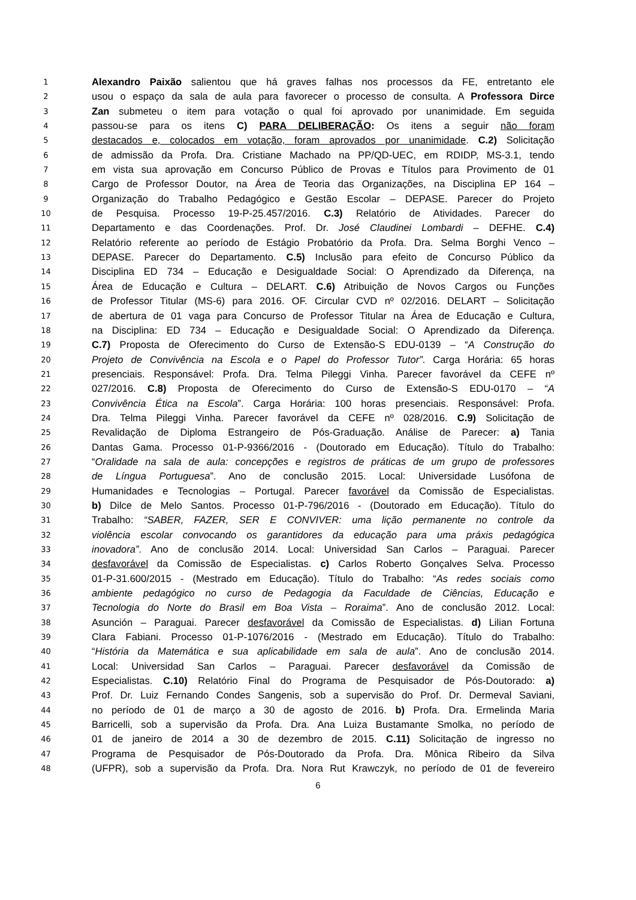1 Alexandro Paixão salientou que há graves falhas nos processos da FE, entretanto ele
2 usou o espaço da sala de aula para favorecer o processo de consulta. A Professora Dirce
3 Zan submeteu o item para votação o qual foi aprovado por unanimidade. Em seguida
4 passou-se para os itens C) PARA DELIBERAÇÃO: Os itens a seguir não foram
5 destacados e, colocados em votação, foram aprovados por unanimidade. C.2) Solicitação
6 de admissão da Profa. Dra. Cristiane Machado na PP/QD-UEC, em RDIDP, MS-3.1, tendo
7 em vista sua aprovação em Concurso Público de Provas e Títulos para Provimento de 01
8 Cargo de Professor Doutor, na Área de Teoria das Organizações, na Disciplina EP 164 –
9 Organização do Trabalho Pedagógico e Gestão Escolar – DEPASE. Parecer do Projeto
10 de Pesquisa. Processo 19-P-25.457/2016. C.3) Relatório de Atividades. Parecer do
11 Departamento e das Coordenações. Prof. Dr. José Claudinei Lombardi – DEFHE. C.4)
12 Relatório referente ao período de Estágio Probatório da Profa. Dra. Selma Borghi Venco –
13 DEPASE. Parecer do Departamento. C.5) Inclusão para efeito de Concurso Público da
14 Disciplina ED 734 – Educação e Desigualdade Social: O Aprendizado da Diferença, na
15 Área de Educação e Cultura – DELART. C.6) Atribuição de Novos Cargos ou Funções
16 de Professor Titular (MS-6) para 2016. OF. Circular CVD nº 02/2016. DELART – Solicitação
17 de abertura de 01 vaga para Concurso de Professor Titular na Área de Educação e Cultura,
18 na Disciplina: ED 734 – Educação e Desigualdade Social: O Aprendizado da Diferença.
19 C.7) Proposta de Oferecimento do Curso de Extensão-S EDU-0139 – “A Construção do
20 Projeto de Convivência na Escola e o Papel do Professor Tutor”. Carga Horária: 65 horas
21 presenciais. Responsável: Profa. Dra. Telma Pileggi Vinha. Parecer favorável da CEFE nº
22 027/2016. C.8) Proposta de Oferecimento do Curso de Extensão-S EDU-0170 – “A
23 Convivência Ética na Escola”. Carga Horária: 100 horas presenciais. Responsável: Profa.
24 Dra. Telma Pileggi Vinha. Parecer favorável da CEFE nº 028/2016. C.9) Solicitação de
25 Revalidação de Diploma Estrangeiro de Pós-Graduação. Análise de Parecer: a) Tania
26 Dantas Gama. Processo 01-P-9366/2016 - (Doutorado em Educação). Título do Trabalho:
27 “Oralidade na sala de aula: concepções e registros de práticas de um grupo de professores
28 de Língua Portuguesa”. Ano de conclusão 2015. Local: Universidade Lusófona de
29 Humanidades e Tecnologias – Portugal. Parecer favorável da Comissão de Especialistas.
30 b) Dilce de Melo Santos. Processo 01-P-796/2016 - (Doutorado em Educação). Título do
31 Trabalho: “SABER, FAZER, SER E CONVIVER: uma lição permanente no controle da
32 violência escolar convocando os garantidores da educação para uma práxis pedagógica
33 inovadora”. Ano de conclusão 2014. Local: Universidad San Carlos – Paraguai. Parecer
34 desfavorável da Comissão de Especialistas. c) Carlos Roberto Gonçalves Selva. Processo
35 01-P-31.600/2015 - (Mestrado em Educação). Título do Trabalho: “As redes sociais como
36 ambiente pedagógico no curso de Pedagogia da Faculdade de Ciências, Educação e
37 Tecnologia do Norte do Brasil em Boa Vista – Roraima”. Ano de conclusão 2012. Local:
38 Asunción – Paraguai. Parecer desfavorável da Comissão de Especialistas. d) Lilian Fortuna
39 Clara Fabiani. Processo 01-P-1076/2016 - (Mestrado em Educação). Título do Trabalho:
40 “História da Matemática e sua aplicabilidade em sala de aula”. Ano de conclusão 2014.
41 Local: Universidad San Carlos – Paraguai. Parecer desfavorável da Comissão de
42 Especialistas. C.10) Relatório Final do Programa de Pesquisador de Pós-Doutorado: a)
43 Prof. Dr. Luiz Fernando Condes Sangenis, sob a supervisão do Prof. Dr. Dermeval Saviani,
44 no período de 01 de março a 30 de agosto de 2016. b) Profa. Dra. Ermelinda Maria
45 Barricelli, sob a supervisão da Profa. Dra. Ana Luiza Bustamante Smolka, no período de
46 01 de janeiro de 2014 a 30 de dezembro de 2015. C.11) Solicitação de ingresso no
47 Programa de Pesquisador de Pós-Doutorado da Profa. Dra. Mônica Ribeiro da Silva
48 (UFPR), sob a supervisão da Profa. Dra. Nora Rut Krawczyk, no período de 01 de fevereiro
6